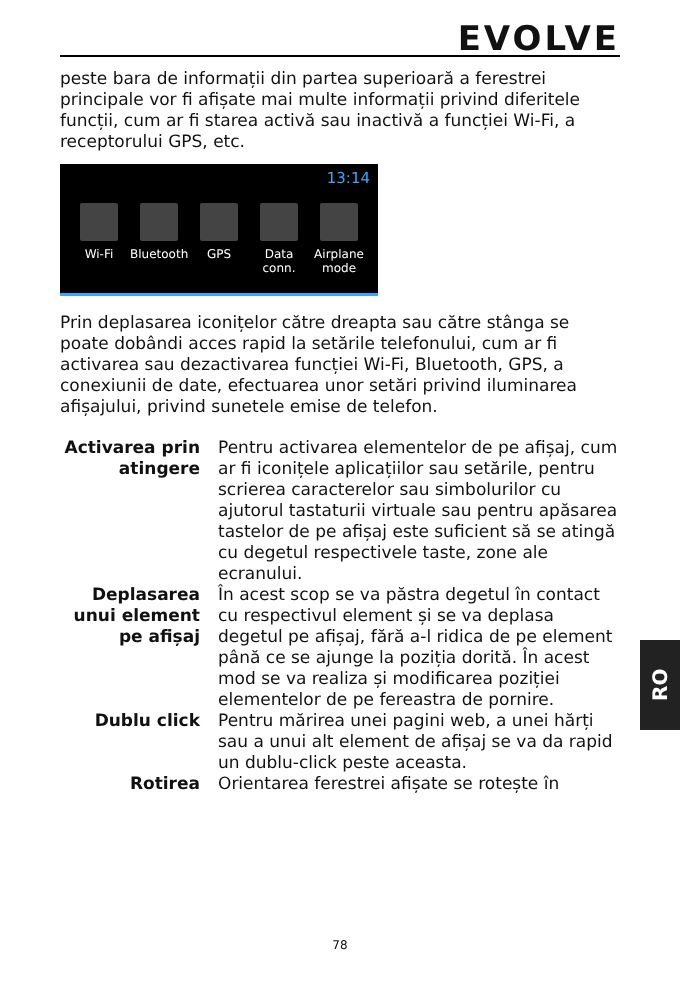EVOLVE
peste bara de informații din partea superioară a ferestrei principale vor fi afișate mai multe informații privind diferitele funcții, cum ar fi starea activă sau inactivă a funcției Wi-Fi, a receptorului GPS, etc.
13:14
Wi-Fi Bluetooth
GPS Data conn.
Airplane mode
Prin deplasarea iconițelor către dreapta sau către stânga se poate dobândi acces rapid la setările telefonului, cum ar fi activarea sau dezactivarea funcției Wi-Fi, Bluetooth, GPS, a conexiunii de date, efectuarea unor setări privind iluminarea afișajului, privind sunetele emise de telefon.
| Activarea prin atingere | Pentru activarea elementelor de pe afișaj, cum ar fi iconițele aplicațiilor sau setările, pentru scrierea caracterelor sau simbolurilor cu ajutorul tastaturii virtuale sau pentru apăsarea tastelor de pe afișaj este suficient să se atingă cu degetul respectivele taste, zone ale ecranului. |
| Deplasarea unui element pe afișaj | În acest scop se va păstra degetul în contact cu respectivul element și se va deplasa degetul pe afișaj, fără a-l ridica de pe element până ce se ajunge la poziția dorită. În acest mod se va realiza și modificarea poziției elementelor de pe fereastra de pornire. |
| Dublu click | Pentru mărirea unei pagini web, a unei hărți sau a unui alt element de afișaj se va da rapid un dublu-click peste aceasta. |
| Rotirea | Orientarea ferestrei afișate se rotește în |
RO
78